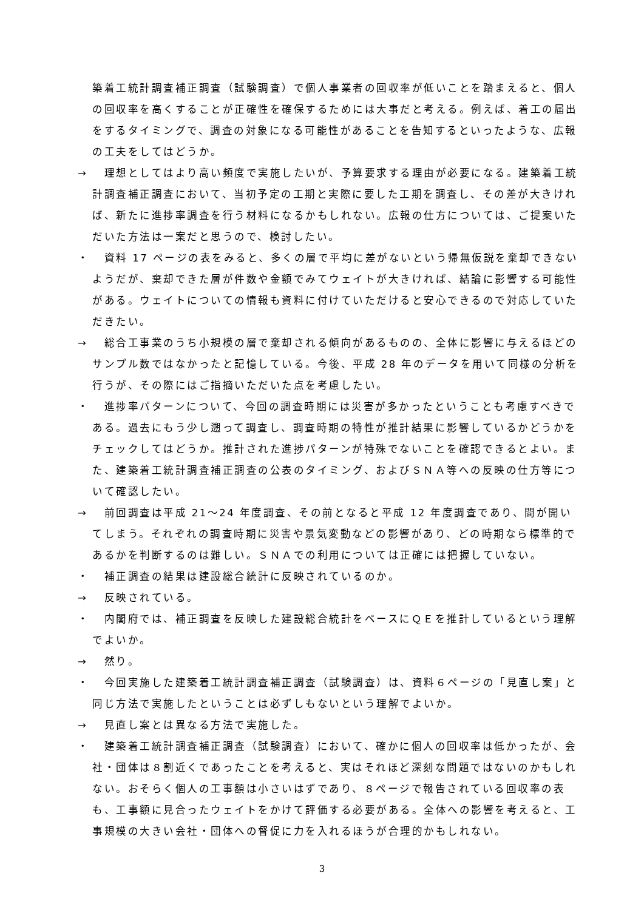築着工統計調査補正調査（試験調査）で個人事業者の回収率が低いことを踏まえると、個人の回収率を高くすることが正確性を確保するためには大事だと考える。例えば、着工の届出をするタイミングで、調査の対象になる可能性があることを告知するといったような、広報の工夫をしてはどうか。
→　理想としてはより高い頻度で実施したいが、予算要求する理由が必要になる。建築着工統計調査補正調査において、当初予定の工期と実際に要した工期を調査し、その差が大きければ、新たに進捗率調査を行う材料になるかもしれない。広報の仕方については、ご提案いただいた方法は一案だと思うので、検討したい。
・　資料 17 ページの表をみると、多くの層で平均に差がないという帰無仮説を棄却できないようだが、棄却できた層が件数や金額でみてウェイトが大きければ、結論に影響する可能性がある。ウェイトについての情報も資料に付けていただけると安心できるので対応していただきたい。
→　総合工事業のうち小規模の層で棄却される傾向があるものの、全体に影響に与えるほどのサンプル数ではなかったと記憶している。今後、平成 28 年のデータを用いて同様の分析を行うが、その際にはご指摘いただいた点を考慮したい。
・　進捗率パターンについて、今回の調査時期には災害が多かったということも考慮すべきである。過去にもう少し遡って調査し、調査時期の特性が推計結果に影響しているかどうかをチェックしてはどうか。推計された進捗パターンが特殊でないことを確認できるとよい。また、建築着工統計調査補正調査の公表のタイミング、およびＳＮＡ等への反映の仕方等について確認したい。
→　前回調査は平成 21～24 年度調査、その前となると平成 12 年度調査であり、間が開いてしまう。それぞれの調査時期に災害や景気変動などの影響があり、どの時期なら標準的であるかを判断するのは難しい。ＳＮＡでの利用については正確には把握していない。
・　補正調査の結果は建設総合統計に反映されているのか。
→　反映されている。
・　内閣府では、補正調査を反映した建設総合統計をベースにＱＥを推計しているという理解でよいか。
→　然り。
・　今回実施した建築着工統計調査補正調査（試験調査）は、資料６ページの「見直し案」と同じ方法で実施したということは必ずしもないという理解でよいか。
→　見直し案とは異なる方法で実施した。
・　建築着工統計調査補正調査（試験調査）において、確かに個人の回収率は低かったが、会社・団体は８割近くであったことを考えると、実はそれほど深刻な問題ではないのかもしれない。おそらく個人の工事額は小さいはずであり、８ページで報告されている回収率の表も、工事額に見合ったウェイトをかけて評価する必要がある。全体への影響を考えると、工事規模の大きい会社・団体への督促に力を入れるほうが合理的かもしれない。
3